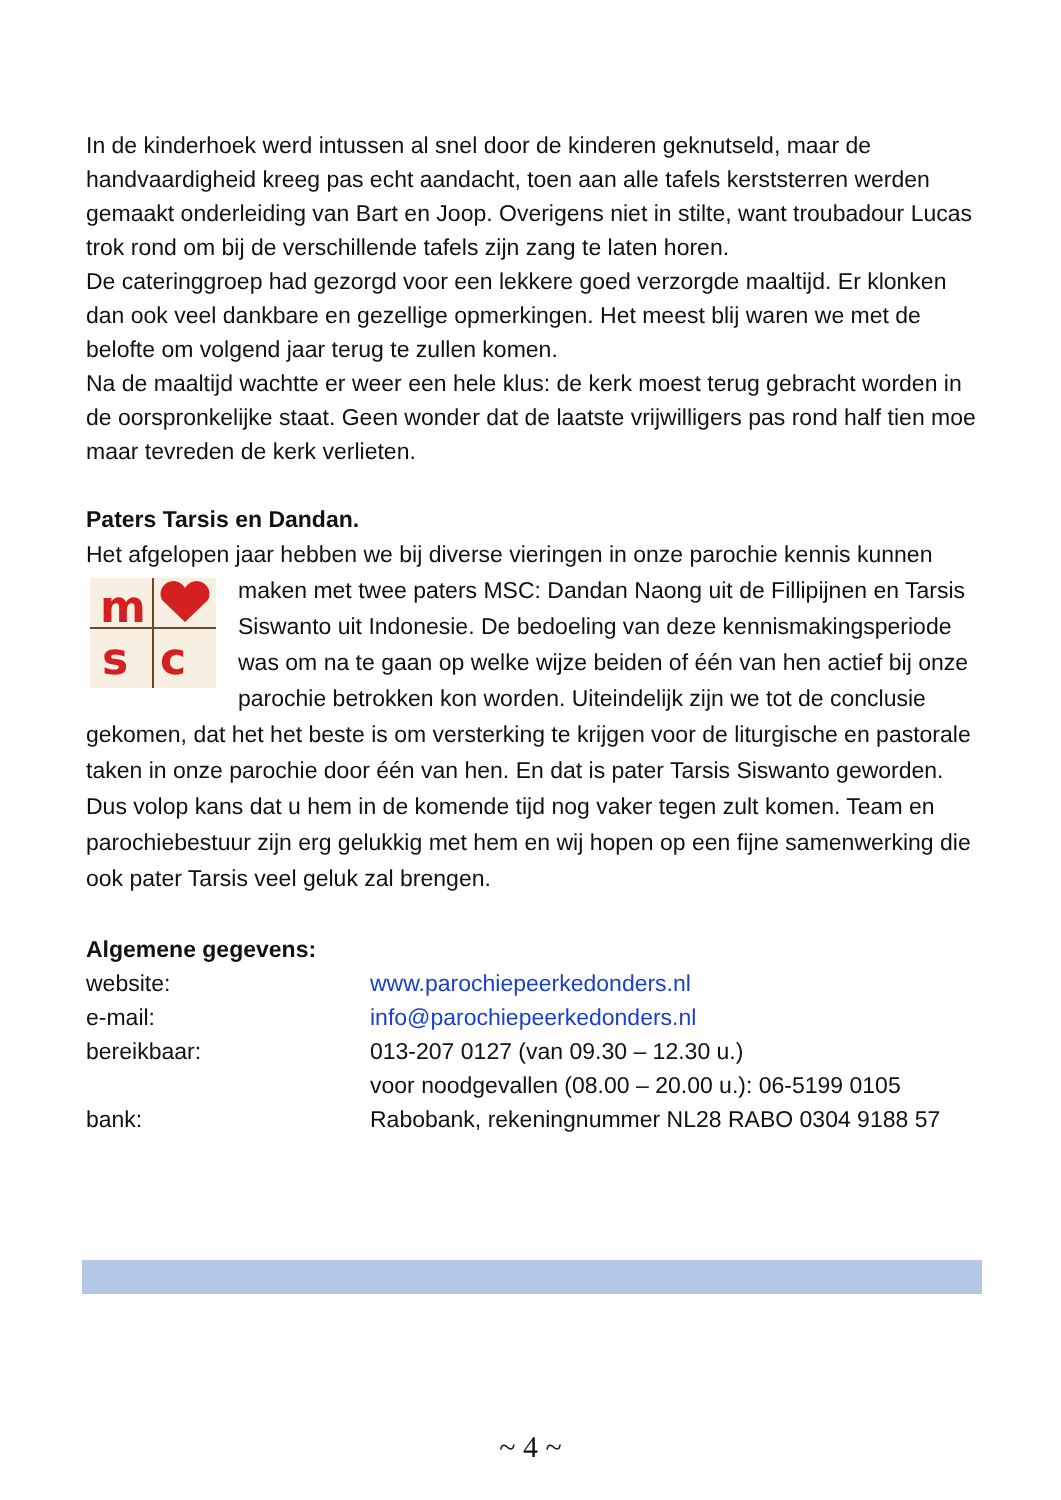In de kinderhoek werd intussen al snel door de kinderen geknutseld, maar de handvaardigheid kreeg pas echt aandacht, toen aan alle tafels kerststerren werden gemaakt onderleiding van Bart en Joop. Overigens niet in stilte, want troubadour Lucas trok rond om bij de verschillende tafels zijn zang te laten horen.
De cateringgroep had gezorgd voor een lekkere goed verzorgde maaltijd. Er klonken dan ook veel dankbare en gezellige opmerkingen. Het meest blij waren we met de belofte om volgend jaar terug te zullen komen.
Na de maaltijd wachtte er weer een hele klus: de kerk moest terug gebracht worden in de oorspronkelijke staat. Geen wonder dat de laatste vrijwilligers pas rond half tien moe maar tevreden de kerk verlieten.
Paters Tarsis en Dandan.
Het afgelopen jaar hebben we bij diverse vieringen in onze parochie kennis kunnen maken met twee paters MSC: Dandan Naong uit de Fillipijnen en Tarsis
m
s
c
Siswanto uit Indonesie. De bedoeling van deze kennismakingsperiode was om na te gaan op welke wijze beiden of één van hen actief bij onze parochie betrokken kon worden. Uiteindelijk zijn we tot de conclusie gekomen, dat het het beste is om versterking te krijgen voor de liturgische en pastorale taken in onze parochie door één van hen. En dat is pater Tarsis Siswanto geworden. Dus volop kans dat u hem in de komende tijd nog vaker tegen zult komen. Team en parochiebestuur zijn erg gelukkig met hem en wij hopen op een fijne samenwerking die ook pater Tarsis veel geluk zal brengen.
Algemene gegevens:
| website: | www.parochiepeerkedonders.nl |
| e-mail: | info@parochiepeerkedonders.nl |
| bereikbaar: | 013-207 0127 (van 09.30 – 12.30 u.) voor noodgevallen (08.00 – 20.00 u.): 06-5199 0105 |
| bank: | Rabobank, rekeningnummer NL28 RABO 0304 9188 57 |
~ 4 ~